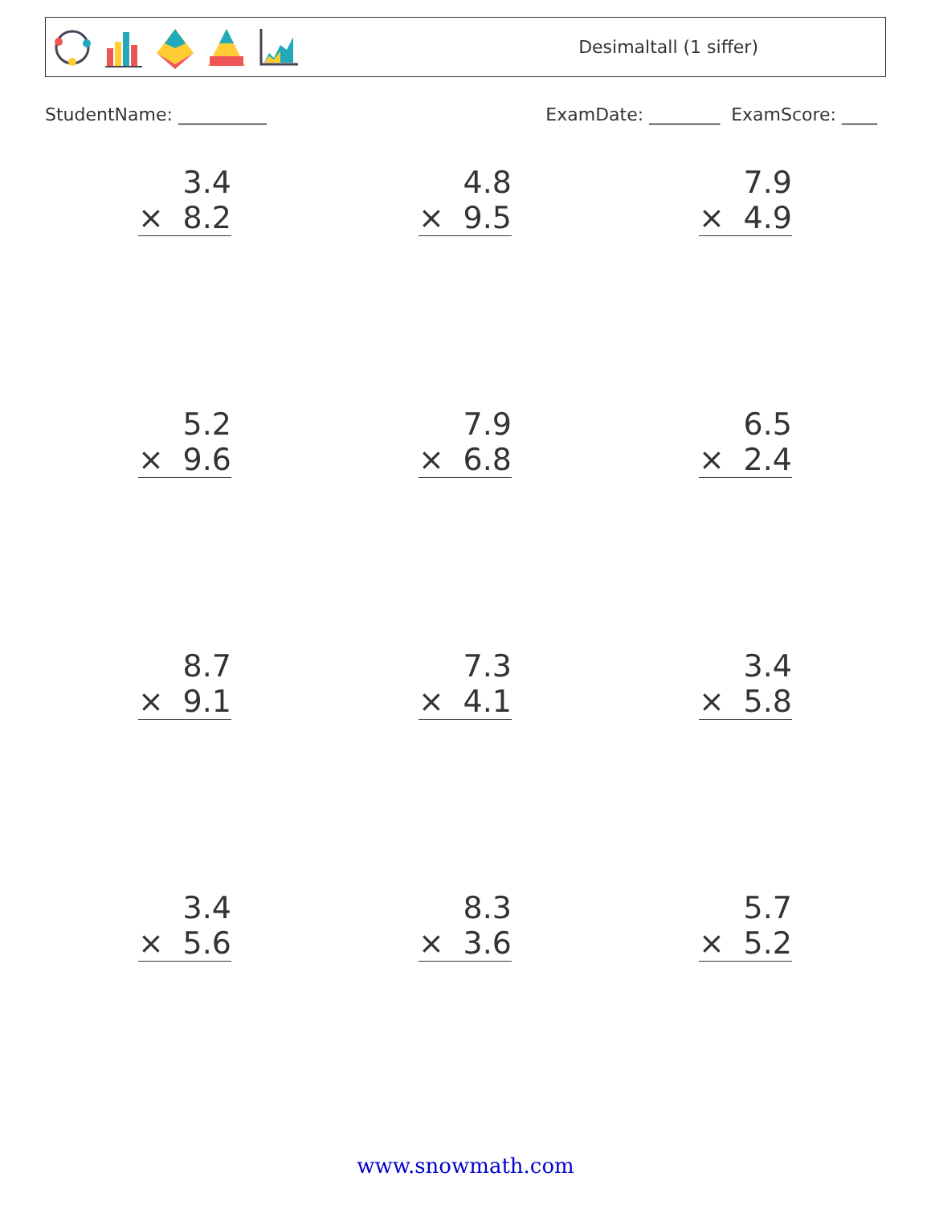Desimaltall (1 siffer)
StudentName: __________ ExamDate: ________ ExamScore: ____
3.4
× 8.2
4.8
× 9.5
7.9
× 4.9
5.2
× 9.6
7.9
× 6.8
6.5
× 2.4
8.7
× 9.1
7.3
× 4.1
3.4
× 5.8
3.4
× 5.6
8.3
× 3.6
5.7
× 5.2
www.snowmath.com